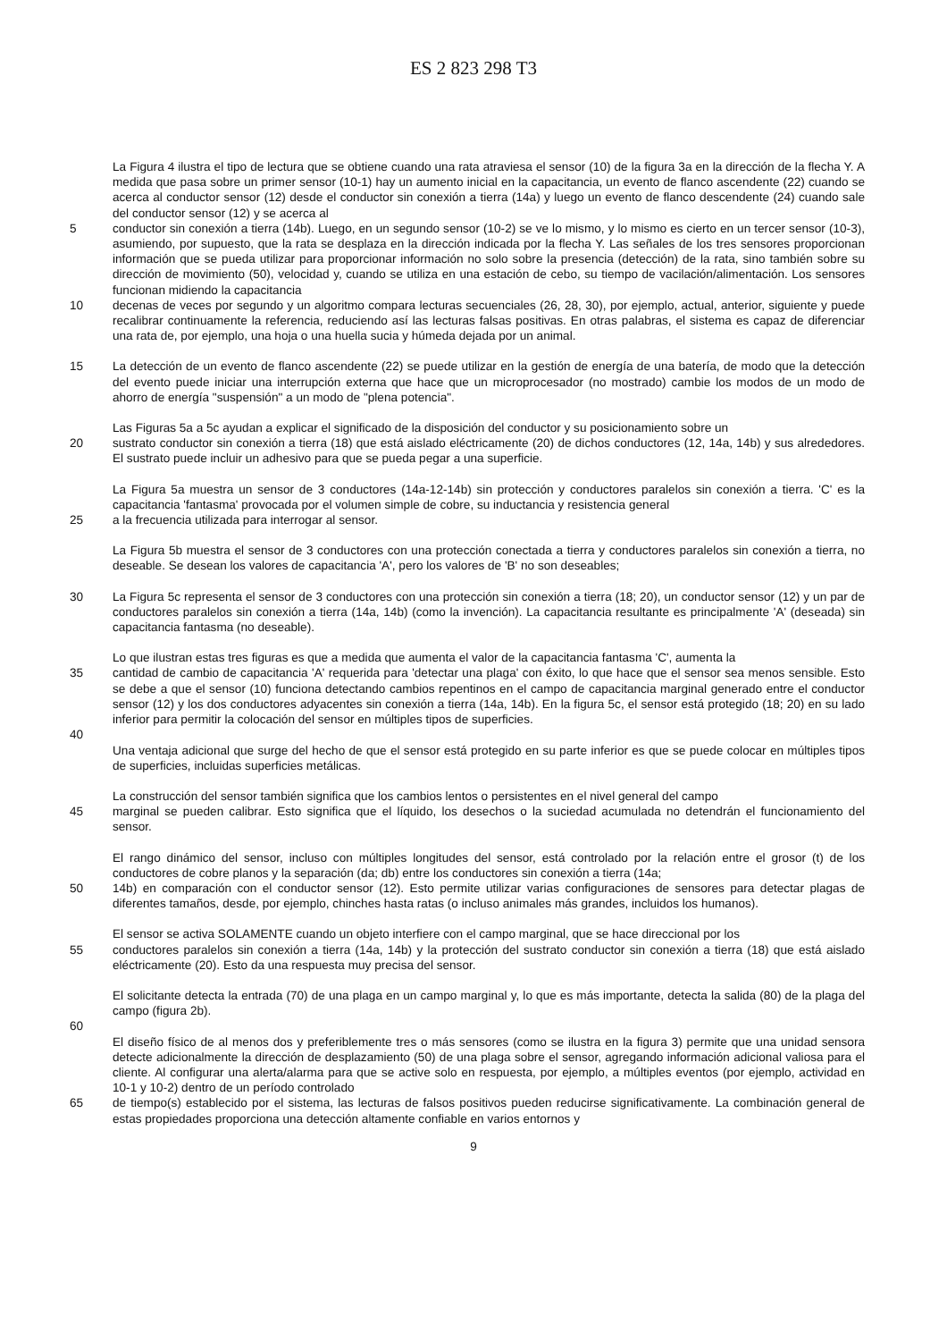ES 2 823 298 T3
La Figura 4 ilustra el tipo de lectura que se obtiene cuando una rata atraviesa el sensor (10) de la figura 3a en la dirección de la flecha Y. A medida que pasa sobre un primer sensor (10-1) hay un aumento inicial en la capacitancia, un evento de flanco ascendente (22) cuando se acerca al conductor sensor (12) desde el conductor sin conexión a tierra (14a) y luego un evento de flanco descendente (24) cuando sale del conductor sensor (12) y se acerca al
5 conductor sin conexión a tierra (14b). Luego, en un segundo sensor (10-2) se ve lo mismo, y lo mismo es cierto en un tercer sensor (10-3), asumiendo, por supuesto, que la rata se desplaza en la dirección indicada por la flecha Y. Las señales de los tres sensores proporcionan información que se pueda utilizar para proporcionar información no solo sobre la presencia (detección) de la rata, sino también sobre su dirección de movimiento (50), velocidad y, cuando se utiliza en una estación de cebo, su tiempo de vacilación/alimentación. Los sensores funcionan midiendo la capacitancia
10 decenas de veces por segundo y un algoritmo compara lecturas secuenciales (26, 28, 30), por ejemplo, actual, anterior, siguiente y puede recalibrar continuamente la referencia, reduciendo así las lecturas falsas positivas. En otras palabras, el sistema es capaz de diferenciar una rata de, por ejemplo, una hoja o una huella sucia y húmeda dejada por un animal.
15 La detección de un evento de flanco ascendente (22) se puede utilizar en la gestión de energía de una batería, de modo que la detección del evento puede iniciar una interrupción externa que hace que un microprocesador (no mostrado) cambie los modos de un modo de ahorro de energía "suspensión" a un modo de "plena potencia".
Las Figuras 5a a 5c ayudan a explicar el significado de la disposición del conductor y su posicionamiento sobre un
20 sustrato conductor sin conexión a tierra (18) que está aislado eléctricamente (20) de dichos conductores (12, 14a, 14b) y sus alrededores. El sustrato puede incluir un adhesivo para que se pueda pegar a una superficie.
La Figura 5a muestra un sensor de 3 conductores (14a-12-14b) sin protección y conductores paralelos sin conexión a tierra. 'C' es la capacitancia 'fantasma' provocada por el volumen simple de cobre, su inductancia y resistencia general
25 a la frecuencia utilizada para interrogar al sensor.
La Figura 5b muestra el sensor de 3 conductores con una protección conectada a tierra y conductores paralelos sin conexión a tierra, no deseable. Se desean los valores de capacitancia 'A', pero los valores de 'B' no son deseables;
30 La Figura 5c representa el sensor de 3 conductores con una protección sin conexión a tierra (18; 20), un conductor sensor (12) y un par de conductores paralelos sin conexión a tierra (14a, 14b) (como la invención). La capacitancia resultante es principalmente 'A' (deseada) sin capacitancia fantasma (no deseable).
Lo que ilustran estas tres figuras es que a medida que aumenta el valor de la capacitancia fantasma 'C', aumenta la
35 cantidad de cambio de capacitancia 'A' requerida para 'detectar una plaga' con éxito, lo que hace que el sensor sea menos sensible. Esto se debe a que el sensor (10) funciona detectando cambios repentinos en el campo de capacitancia marginal generado entre el conductor sensor (12) y los dos conductores adyacentes sin conexión a tierra (14a, 14b). En la figura 5c, el sensor está protegido (18; 20) en su lado inferior para permitir la colocación del sensor en múltiples tipos de superficies.
40
Una ventaja adicional que surge del hecho de que el sensor está protegido en su parte inferior es que se puede colocar en múltiples tipos de superficies, incluidas superficies metálicas.
La construcción del sensor también significa que los cambios lentos o persistentes en el nivel general del campo
45 marginal se pueden calibrar. Esto significa que el líquido, los desechos o la suciedad acumulada no detendrán el funcionamiento del sensor.
El rango dinámico del sensor, incluso con múltiples longitudes del sensor, está controlado por la relación entre el grosor (t) de los conductores de cobre planos y la separación (da; db) entre los conductores sin conexión a tierra (14a;
50 14b) en comparación con el conductor sensor (12). Esto permite utilizar varias configuraciones de sensores para detectar plagas de diferentes tamaños, desde, por ejemplo, chinches hasta ratas (o incluso animales más grandes, incluidos los humanos).
El sensor se activa SOLAMENTE cuando un objeto interfiere con el campo marginal, que se hace direccional por los
55 conductores paralelos sin conexión a tierra (14a, 14b) y la protección del sustrato conductor sin conexión a tierra (18) que está aislado eléctricamente (20). Esto da una respuesta muy precisa del sensor.
El solicitante detecta la entrada (70) de una plaga en un campo marginal y, lo que es más importante, detecta la salida (80) de la plaga del campo (figura 2b).
60
El diseño físico de al menos dos y preferiblemente tres o más sensores (como se ilustra en la figura 3) permite que una unidad sensora detecte adicionalmente la dirección de desplazamiento (50) de una plaga sobre el sensor, agregando información adicional valiosa para el cliente. Al configurar una alerta/alarma para que se active solo en respuesta, por ejemplo, a múltiples eventos (por ejemplo, actividad en 10-1 y 10-2) dentro de un período controlado
65 de tiempo(s) establecido por el sistema, las lecturas de falsos positivos pueden reducirse significativamente. La combinación general de estas propiedades proporciona una detección altamente confiable en varios entornos y
9